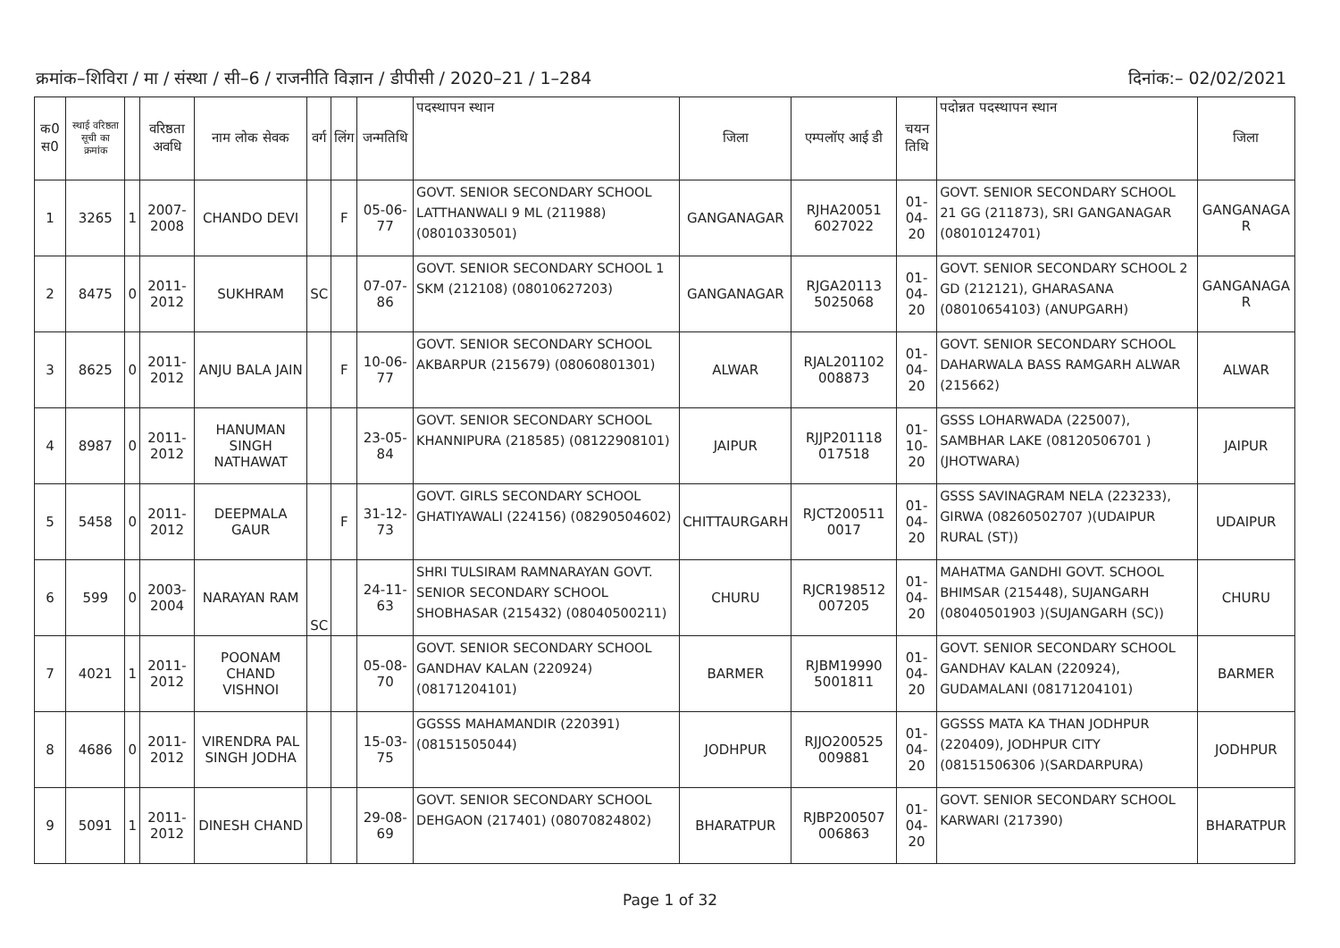क्रमांक–शिविरा / मा / संस्था / सी–6 / राजनीति विज्ञान / डीपीसी / 2020–21 / 1–284 दिनांक:– 02/02/2021
| क0 स0 | स्थाई वरिष्ठता सूची का क्रमांक | | वरिष्ठता अवधि | नाम लोक सेवक | वर्ग | लिंग | जन्मतिथि | पदस्थापन स्थान | जिला | एम्पलॉए आई डी | चयन तिथि | पदोन्नत पदस्थापन स्थान | जिला |
| --- | --- | --- | --- | --- | --- | --- | --- | --- | --- | --- | --- | --- | --- |
| 1 | 3265 | 1 | 2007-2008 | CHANDO DEVI | | F | 05-06-77 | GOVT. SENIOR SECONDARY SCHOOL LATTHANWALI 9 ML (211988) (08010330501) | GANGANAGAR | RJHA20051 6027022 | 01-04-20 | GOVT. SENIOR SECONDARY SCHOOL 21 GG (211873), SRI GANGANAGAR (08010124701) | GANGANAGA R |
| 2 | 8475 | 0 | 2011-2012 | SUKHRAM | SC | | 07-07-86 | GOVT. SENIOR SECONDARY SCHOOL 1 SKM (212108) (08010627203) | GANGANAGAR | RJGA20113 5025068 | 01-04-20 | GOVT. SENIOR SECONDARY SCHOOL 2 GD (212121), GHARASANA (08010654103) (ANUPGARH) | GANGANAGA R |
| 3 | 8625 | 0 | 2011-2012 | ANJU BALA JAIN | | F | 10-06-77 | GOVT. SENIOR SECONDARY SCHOOL AKBARPUR (215679) (08060801301) | ALWAR | RJAL201102 008873 | 01-04-20 | GOVT. SENIOR SECONDARY SCHOOL DAHARWALA BASS RAMGARH ALWAR (215662) | ALWAR |
| 4 | 8987 | 0 | 2011-2012 | HANUMAN SINGH NATHAWAT | | | 23-05-84 | GOVT. SENIOR SECONDARY SCHOOL KHANNIPURA (218585) (08122908101) | JAIPUR | RJJP201118 017518 | 01-10-20 | GSSS LOHARWADA (225007), SAMBHAR LAKE (08120506701 )(JHOTWARA) | JAIPUR |
| 5 | 5458 | 0 | 2011-2012 | DEEPMALA GAUR | | F | 31-12-73 | GOVT. GIRLS SECONDARY SCHOOL GHATIYAWALI (224156) (08290504602) | CHITTAURGARH | RJCT200511 0017 | 01-04-20 | GSSS SAVINAGRAM NELA (223233), GIRWA (08260502707 )(UDAIPUR RURAL (ST)) | UDAIPUR |
| 6 | 599 | 0 | 2003-2004 | NARAYAN RAM | SC | | 24-11-63 | SHRI TULSIRAM RAMNARAYAN GOVT. SENIOR SECONDARY SCHOOL SHOBHASAR (215432) (08040500211) | CHURU | RJCR198512 007205 | 01-04-20 | MAHATMA GANDHI GOVT. SCHOOL BHIMSAR (215448), SUJANGARH (08040501903 )(SUJANGARH (SC)) | CHURU |
| 7 | 4021 | 1 | 2011-2012 | POONAM CHAND VISHNOI | | | 05-08-70 | GOVT. SENIOR SECONDARY SCHOOL GANDHAV KALAN (220924) (08171204101) | BARMER | RJBM19990 5001811 | 01-04-20 | GOVT. SENIOR SECONDARY SCHOOL GANDHAV KALAN (220924), GUDAMALANI (08171204101) | BARMER |
| 8 | 4686 | 0 | 2011-2012 | VIRENDRA PAL SINGH JODHA | | | 15-03-75 | GGSSS MAHAMANDIR (220391) (08151505044) | JODHPUR | RJJO200525 009881 | 01-04-20 | GGSSS MATA KA THAN JODHPUR (220409), JODHPUR CITY (08151506306 )(SARDARPURA) | JODHPUR |
| 9 | 5091 | 1 | 2011-2012 | DINESH CHAND | | | 29-08-69 | GOVT. SENIOR SECONDARY SCHOOL DEHGAON (217401) (08070824802) | BHARATPUR | RJBP200507 006863 | 01-04-20 | GOVT. SENIOR SECONDARY SCHOOL KARWARI (217390) | BHARATPUR |
Page 1 of 32